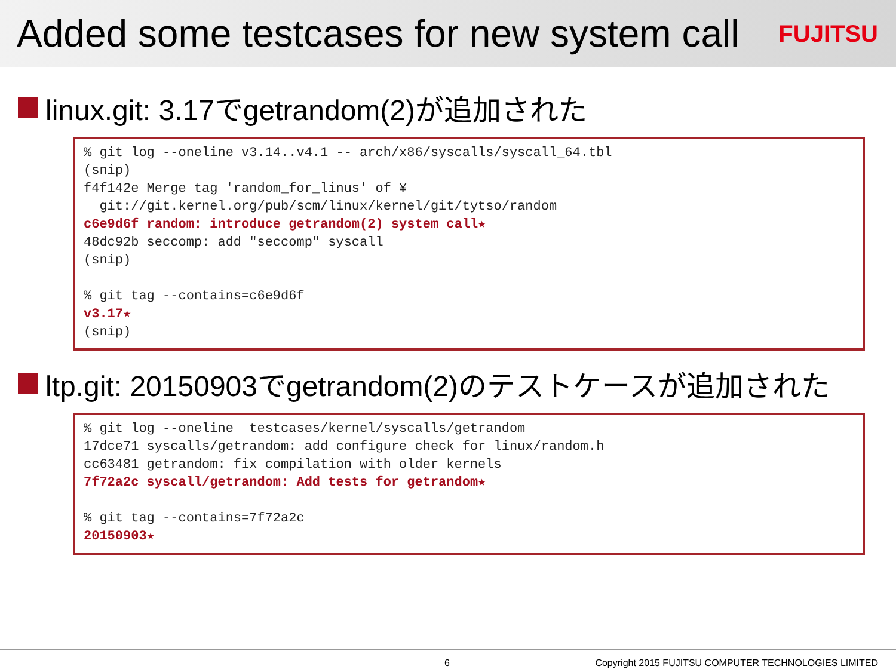Added some testcases for new system call
FUJITSU
linux.git: 3.17でgetrandom(2)が追加された
% git log --oneline v3.14..v4.1 -- arch/x86/syscalls/syscall_64.tbl
(snip)
f4f142e Merge tag 'random_for_linus' of ¥
  git://git.kernel.org/pub/scm/linux/kernel/git/tytso/random
c6e9d6f random: introduce getrandom(2) system call★
48dc92b seccomp: add "seccomp" syscall
(snip)

% git tag --contains=c6e9d6f
v3.17★
(snip)
ltp.git: 20150903でgetrandom(2)のテストケースが追加された
% git log --oneline  testcases/kernel/syscalls/getrandom
17dce71 syscalls/getrandom: add configure check for linux/random.h
cc63481 getrandom: fix compilation with older kernels
7f72a2c syscall/getrandom: Add tests for getrandom★

% git tag --contains=7f72a2c
20150903★
6 Copyright 2015 FUJITSU COMPUTER TECHNOLOGIES LIMITED